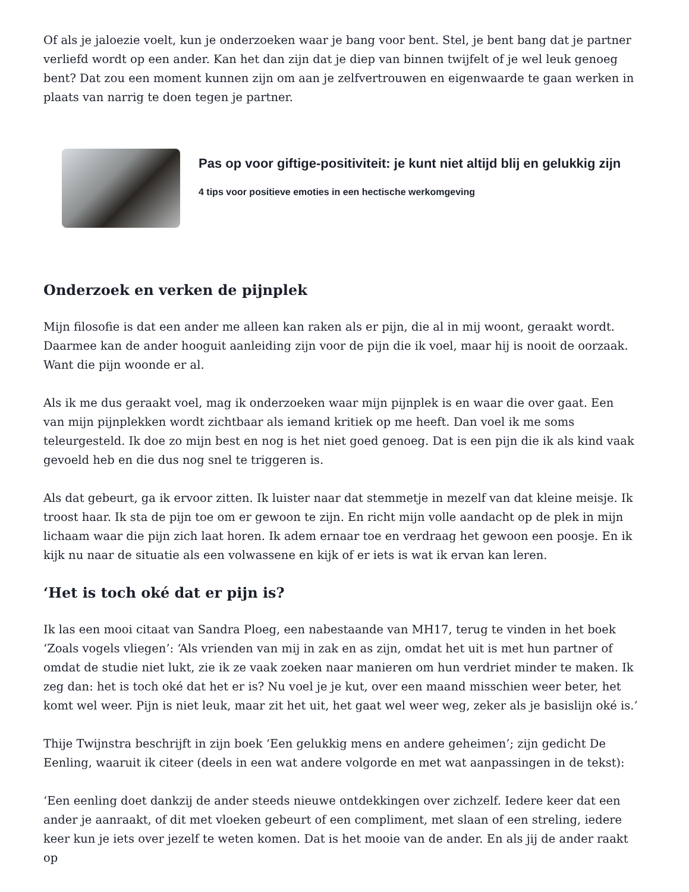Of als je jaloezie voelt, kun je onderzoeken waar je bang voor bent. Stel, je bent bang dat je partner verliefd wordt op een ander. Kan het dan zijn dat je diep van binnen twijfelt of je wel leuk genoeg bent? Dat zou een moment kunnen zijn om aan je zelfvertrouwen en eigenwaarde te gaan werken in plaats van narrig te doen tegen je partner.
Pas op voor giftige-positiviteit: je kunt niet altijd blij en gelukkig zijn
4 tips voor positieve emoties in een hectische werkomgeving
Onderzoek en verken de pijnplek
Mijn filosofie is dat een ander me alleen kan raken als er pijn, die al in mij woont, geraakt wordt. Daarmee kan de ander hooguit aanleiding zijn voor de pijn die ik voel, maar hij is nooit de oorzaak. Want die pijn woonde er al.
Als ik me dus geraakt voel, mag ik onderzoeken waar mijn pijnplek is en waar die over gaat. Een van mijn pijnplekken wordt zichtbaar als iemand kritiek op me heeft. Dan voel ik me soms teleurgesteld. Ik doe zo mijn best en nog is het niet goed genoeg. Dat is een pijn die ik als kind vaak gevoeld heb en die dus nog snel te triggeren is.
Als dat gebeurt, ga ik ervoor zitten. Ik luister naar dat stemmetje in mezelf van dat kleine meisje. Ik troost haar. Ik sta de pijn toe om er gewoon te zijn. En richt mijn volle aandacht op de plek in mijn lichaam waar die pijn zich laat horen. Ik adem ernaar toe en verdraag het gewoon een poosje. En ik kijk nu naar de situatie als een volwassene en kijk of er iets is wat ik ervan kan leren.
‘Het is toch oké dat er pijn is?
Ik las een mooi citaat van Sandra Ploeg, een nabestaande van MH17, terug te vinden in het boek ‘Zoals vogels vliegen’: ‘Als vrienden van mij in zak en as zijn, omdat het uit is met hun partner of omdat de studie niet lukt, zie ik ze vaak zoeken naar manieren om hun verdriet minder te maken. Ik zeg dan: het is toch oké dat het er is? Nu voel je je kut, over een maand misschien weer beter, het komt wel weer. Pijn is niet leuk, maar zit het uit, het gaat wel weer weg, zeker als je basislijn oké is.’
Thije Twijnstra beschrijft in zijn boek ‘Een gelukkig mens en andere geheimen’; zijn gedicht De Eenling, waaruit ik citeer (deels in een wat andere volgorde en met wat aanpassingen in de tekst):
‘Een eenling doet dankzij de ander steeds nieuwe ontdekkingen over zichzelf. Iedere keer dat een ander je aanraakt, of dit met vloeken gebeurt of een compliment, met slaan of een streling, iedere keer kun je iets over jezelf te weten komen. Dat is het mooie van de ander. En als jij de ander raakt op